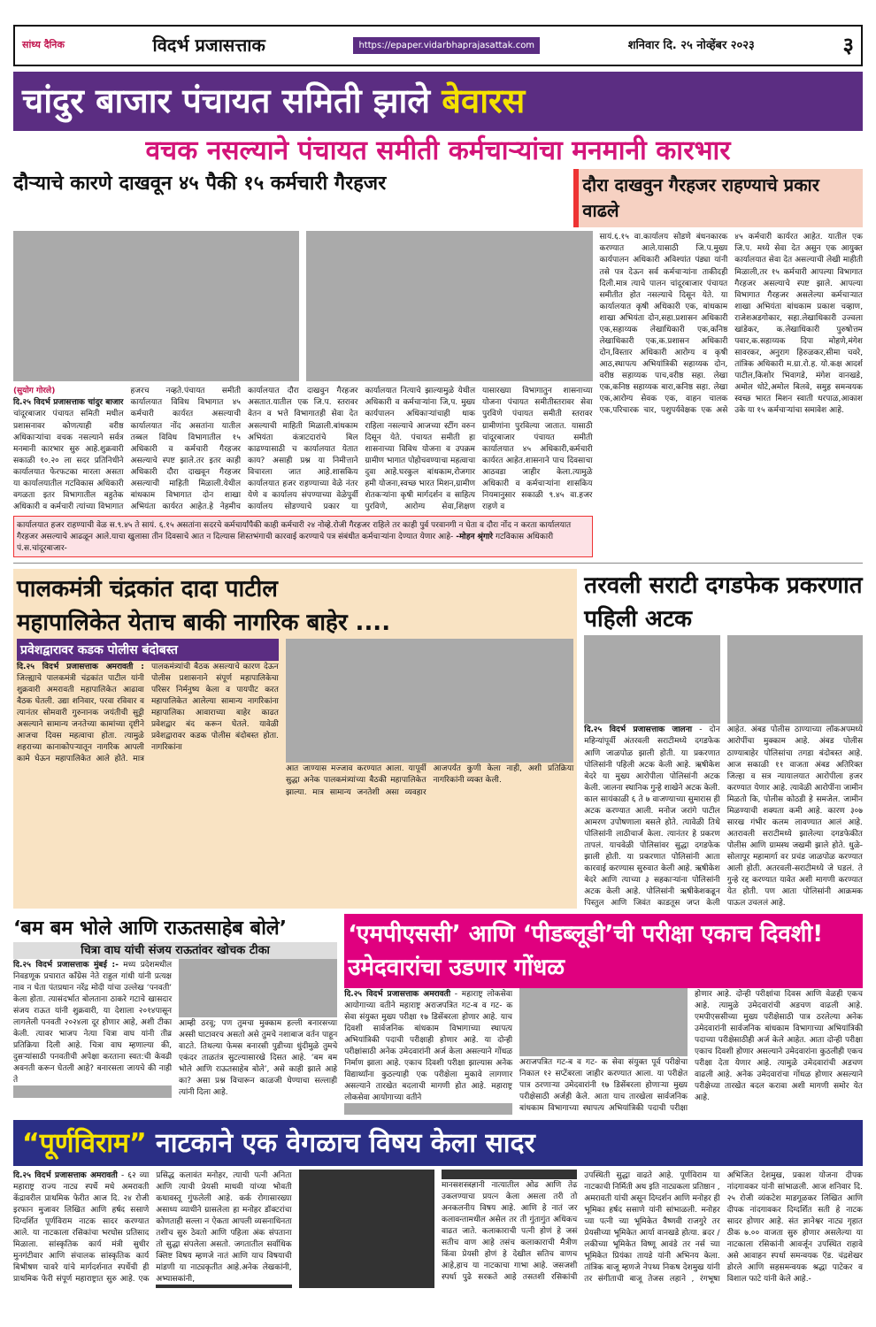सांध्य दैनिक विदर्भ प्रजासत्ताक https://epaper.vidarbhaprajasattak.com शनिवार दि. २५ नोव्हेंबर २०२३ ३
चांदुर बाजार पंचायत समिती झाले बेवारस
वचक नसल्याने पंचायत समीती कर्मचार्‍यांचा मनमानी कारभार
दौर्‍याचे कारणे दाखवून ४५ पैकी १५ कर्मचारी गैरहजर
दौरा दाखवुन गैरहजर राहण्याचे प्रकार वाढले
(सुयोग गोरले)
दि.२५ विदर्भ प्रजासत्ताक चांदुर बाजार चांदूरबाजार पंचायत समिती मधील प्रशासनावर कोणत्याही वरीष्ठ अधिकार्‍यांचा वचक नसल्याने सर्वत्र मनमानी कारभार सुरु आहे.शुक्रवारी सकाळी १०.२० ला सदर प्रतिनिधीने कार्यालयात फेरफटका मारला असता या कार्यालयातील गटविकास अधिकारी वगळता इतर विभागातील बहुतेक अधिकारी व कर्मचारी त्यांच्या विभागात हजरच नव्हते.पंचायत समीती कार्यालयात विविध विभागात ४५ कर्मचारी कार्यरत असल्याची कार्यालयात नोंद असतांना यातील तब्बल विविध विभागातील १५ अधिकारी व कर्मचारी गैरहजर असल्याचे स्पष्ट झाले.तर इतर काही अधिकारी दौरा दाखवून गैरहजर असल्याची माहिती मिळाली.येथील बांधकाम विभागात दोन शाखा अभियंता कार्यरत आहेत.हे नेहमीच कार्यालयात दौरा दाखवुन गैरहजर असतात.यातील एक जि.प. स्तरावर वेतन व भत्ते विभागातही सेवा देत असल्याची माहिती मिळाली.बांधकाम अभियंता कंत्राटदारांचे बिल काढण्यासाठी च कार्यालयात येतात काय? असाही प्रश्न या निमीत्ताने विचारला जात आहे.शासकिय कार्यालयात हजर राहण्याच्या वेळे नंतर येणे व कार्यालय संपण्याच्या वेळेपुर्वी कार्यालय सोडण्याचे प्रकार या कार्यालयात नित्याचे झाल्यामुळे येथील अधिकारी व कर्मचार्‍यांना जि,प. मुख्य कार्यपालन अधिकार्‍यांचाही धाक राहिला नसल्याचे आजच्या स्टींग वरुन दिसून येते. पंचायत समीती हा शासनाच्या विविध योजना व उपक्रम ग्रामीण भागात पोहोचवण्याचा महत्वाचा दुवा आहे.घरकुल बांधकाम,रोजगार हमी योजना,स्वच्छ भारत मिशन,ग्रामीण शेतकर्‍यांना कृषी मार्गदर्शन व साहित्य पुरविणे, आरोग्य सेवा,शिक्षण यासारख्या विभागातुन शासनाच्या योजना पंचायत समीतीस्तरावर सेवा पुरविणे पंचायत समीती स्तरावर ग्रामीणांना पुरविल्या जातात. यासाठी चांदूरबाजार पंचायत समीती कार्यालयात ४५ अधिकारी,कर्मचारी कार्यरत आहेत.शासनाने पाच दिवसाचा आठवडा जाहीर केला.त्यामुळे अधिकारी व कर्मचार्‍यांना शासकिय नियमानुसार सकाळी ९.४५ वा.हजर राहणे व
कार्यालयात हजर राहण्याची वेळ स.९.४५ ते सायं. ६.१५ असतांना सदरचे कर्मचार्यांपैकी काही कर्मचारी २४ नोव्हे.रोजी गैरहजर राहिले तर काही पुर्व परवानगी न घेता व दौरा नोंद न करता कार्यालयात गैरहजर असल्याचे आढळून आले.याचा खुलासा तीन दिवसाचे आत न दिल्यास शिस्तभंगाची कारवाई करण्याचे पत्र संबंधीत कर्मचार्‍यांना देण्यात येणार आहे- -मोहन श्रृंगारे गटविकास अधिकारी पं.स.चांदूरबाजार-
सायं.६.१५ वा.कार्यालय सोडणे बंधनकारक करण्यात आले.यासाठी जि.प.मुख्य कार्यपालन अधिकारी अविश्यांत पंड्या यांनी तसे पत्र देऊन सर्व कर्मचार्‍यांना ताकीदही दिली.मात्र त्याचे पालन चांदूरबाजार पंचायत समीतीत होत नसल्याचे दिसून येते. या कार्यालयात कृषी अधिकारी एक, बांधकाम शाखा अभियंता दोन,सहा.प्रशासन अधिकारी एक,सहाय्यक लेखाधिकारी एक,कनिष्ठ लेखाधिकारी एक,क.प्रशासन अधिकारी दोन,विस्तार अधिकारी आरोग्य व कृषी आठ,स्थापत्य अभियांत्रिकी सहाय्यक दोन, वरीष्ठ सहाय्यक पाच,वरीष्ठ सहा. लेखा एक,कनिष्ठ सहाय्यक बारा,कनिष्ठ सहा. लेखा एक,आरोग्य सेवक एक, वाहन चालक एक,परिचारक चार, पशुपर्यवेक्षक एक असे ४५ कर्मचारी कार्यरत आहेत. यातील एक जि.प. मध्ये सेवा देत असुन एक आयुक्त कार्यालयात सेवा देत असल्याची लेखी माहीती मिळाली,तर १५ कर्मचारी आपल्या विभागात गैरहजर असल्याचे स्पष्ट झाले. आपल्या विभागात गैरहजर असलेल्या कर्मचार्‍यात शाखा अभियंता बांधकाम प्रकाश चव्हाण, राजेशअडगोकार, सहा.लेखाधिकारी उज्वला खांडेकर, क.लेखाधिकारी पुरुषोत्तम पवार,क.सहाय्यक दिपा मोहणे,मंगेश सावरकर, अनुराग हिरुळकर,सीमा चवरे, तांत्रिक अधिकारी म.ग्रा.रो.ह. यो.कक्ष आदर्श पाटील,किशोर भिवागडे, मंगेश वानखडे, अमोल धोटे,अमोल बिलवे, समुह समन्वयक स्वच्छ भारत मिशन स्वाती धरपाळ,आकाश उके या १५ कर्मचार्‍यांचा समावेश आहे.
पालकमंत्री चंद्रकांत दादा पाटील
महापालिकेत येताच बाकी नागरिक बाहेर ....
प्रवेशद्वारावर कडक पोलीस बंदोबस्त
दि.२५ विदर्भ प्रजासत्ताक अमरावती : जिल्ह्याचे पालकमंत्री चंद्रकांत पाटील यांनी शुक्रवारी अमरावती महापालिकेत आढावा बैठक घेतली. उद्या शनिवार, परवा रविवार व त्यानंतर सोमवारी गुरुनानक जयंतीची सुट्टी असल्याने सामान्य जनतेच्या कामांच्या दृष्टीने आजचा दिवस महत्वाचा होता. त्यामुळे शहराच्या कानाकोपऱ्यातून नागरिक आपली कामे घेऊन महापालिकेत आले होते. मात्र पालकमंत्र्यांची बैठक असल्याचे कारण देऊन पोलीस प्रशासनाने संपूर्ण महापालिकेचा परिसर निर्मनुष्य केला व पायपीट करत महापालिकेत आलेल्या सामान्य नागरिकांना महापालिका आवाराच्या बाहेर काढत प्रवेशद्वार बंद करून घेतले. यावेळी प्रवेशद्वारावर कडक पोलीस बंदोबस्त होता. नागरिकांना
आत जाण्यास मज्जाव करण्यात आला. यापूर्वी सुद्धा अनेक पालकमंत्र्यांच्या बैठकी महापालिकेत झाल्या. मात्र सामान्य जनतेशी असा व्यवहार आजपर्यंत कुणी केला नाही, अशी प्रतिक्रिया नागरिकांनी व्यक्त केली.
तरवली सराटी दगडफेक प्रकरणात पहिली अटक
दि.२५ विदर्भ प्रजासत्ताक जालना - दोन महिन्यांपूर्वी अंतरवली सराटीमध्ये दगडफेक आणि जाळपोळ झाली होती. या प्रकरणात पोलिसांनी पहिली अटक केली आहे. ऋषीकेश बेदरे या मुख्य आरोपीला पोलिसांनी अटक केली. जालना स्थानिक गुन्हे शाखेने अटक केली. काल सायंकाळी ६ ते ७ वाजण्याच्या सुमारास ही अटक करण्यात आली. मनोज जरांगे पाटील आमरण उपोषणाला बसले होते. त्यावेळी तिथे पोलिसांनी लाठीचार्ज केला. त्यानंतर हे प्रकरण तापलं. याचवेळी पोलिसांवर सुद्धा दगडफेक झाली होती. या प्रकरणात पोलिसांनी आता कारवाई करण्यास सुरुवात केली आहे. ऋषीकेश बेदरे आणि त्याच्या ३ सहकाऱ्यांना पोलिसांनी अटक केली आहे. पोलिसांनी ऋषीकेशकडून पिस्तुल आणि जिवंत काडतूस जप्त केली आहेत. अंबड पोलीस ठाण्याच्या लॉकअपमध्ये आरोपींचा मुक्काम आहे. अंबड पोलीस ठाण्याबाहेर पोलिसांचा तगडा बंदोबस्त आहे. आज सकाळी ११ वाजता अंबड अतिरिक्त जिल्हा व सत्र न्यायालयात आरोपीला हजर करण्यात येणार आहे. त्यावेळी आरोपींना जामीन मिळतो कि, पोलीस कोठडी हे समजेल. जामीन मिळण्याची शक्यता कमी आहे. कारण ३०७ सारख गंभीर कलम लावण्यात आलं आहे. अतरावली सराटीमध्ये झालेल्या दगडफेकीत पोलीस आणि ग्रामस्थ जखमी झाले होते. धुळे-सोलापूर महामार्गा वर प्रचंड जाळपोळ करण्यात आली होती. अतरवली-सराटीमध्ये जे घडलं. ते गुन्हे रद्द करण्यात यावेत अशी मागणी करण्यात येत होती. पण आता पोलिसांनी आक्रमक पाऊल उचललं आहे.
‘बम बम भोले आणि राऊतसाहेब बोले’
चित्रा वाघ यांची संजय राऊतांवर खोचक टीका
दि.२५ विदर्भ प्रजासत्ताक मुंबई :- मध्य प्रदेशमधील निवडणूक प्रचारात काँग्रेस नेते राहुल गांधी यांनी प्रत्यक्ष नाव न घेता पंतप्रधान नरेंद्र मोदी यांचा उल्लेख ‘पनवती’ केला होता. त्यासंदर्भात बोलताना ठाकरे गटाचे खासदार संजय राऊत यांनी शुक्रवारी, या देशाला २०१४पासून लागलेली पनवती २०२४ला दूर होणार आहे, अशी टीका केली. त्यावर भाजप नेत्या चित्रा वाघ यांनी तीव्र प्रतिक्रिया दिली आहे. चित्रा वाघ म्हणाल्या की, दुसऱ्यांसाठी पनवतीची अपेक्षा करताना स्वत:ची केवढी अवनती करून घेतली आहे? बनारसला जायचे की नाही ते आम्ही ठरवू; पण तुमचा मुक्काम हल्ली बनारसच्या अस्सी घाटावरच असतो असे तुमचे नशाबाज वर्तन पाहून वाटते. तिथल्या फेमस बनारसी पुडीच्या धुंदीमुळे तुमचे एकंदर ताळतंत्र सुटल्यासारखे दिसत आहे. ‘बम बम भोले आणि राऊतसाहेब बोले’, असे काही झाले आहे का? असा प्रश्न विचारून काळजी घेण्याचा सल्लाही त्यांनी दिला आहे.
‘एमपीएससी’ आणि ‘पीडब्लूडी’ची परीक्षा एकाच दिवशी! उमेदवारांचा उडणार गोंधळ
दि.२५ विदर्भ प्रजासत्ताक अमरावती - महाराष्ट्र लोकसेवा आयोगाच्या वतीने महाराष्ट्र अराजपत्रित गट-ब व गट- क सेवा संयुक्त मुख्य परीक्षा १७ डिसेंबरला होणार आहे. याच दिवशी सार्वजनिक बांधकाम विभागाच्या स्थापत्य अभियांत्रिकी पदाची परीक्षाही होणार आहे. या दोन्ही परीक्षांसाठी अनेक उमेदवारांनी अर्ज केला असल्याने गोंधळ निर्माण झाला आहे. एकाच दिवशी परीक्षा झाल्यास अनेक विद्यार्थ्यांना कुठल्याही एक परीक्षेला मुकावे लागणार असल्याने तारखेत बदलाची मागणी होत आहे. महाराष्ट्र लोकसेवा आयोगाच्या वतीने अराजपत्रित गट-ब व गट- क सेवा संयुक्त पूर्व परीक्षेचा निकाल १२ सप्टेंबरला जाहीर करण्यात आला. या परीक्षेत पात्र ठरणाऱ्या उमेदवारांनी १७ डिसेंबरला होणाऱ्या मुख्य परीक्षेसाठी अर्जही केले. आता याच तारखेला सार्वजनिक बांधकाम विभागाच्या स्थापत्य अभियांत्रिकी पदाची परीक्षा होणार आहे. दोन्ही परीक्षांचा दिवस आणि वेळही एकच आहे. त्यामुळे उमेदवारांची अडचण वाढली आहे. एमपीएससीच्या मुख्य परीक्षेसाठी पात्र ठरलेल्या अनेक उमेदवारांनी सार्वजनिक बांधकाम विभागाच्या अभियांत्रिकी पदाच्या परीक्षेसाठीही अर्ज केले आहेत. आता दोन्ही परीक्षा एकाच दिवशी होणार असल्याने उमेदवारांना कुठलीही एकच परीक्षा देता येणार आहे. त्यामुळे उमेदवारांची अडचण वाढली आहे. अनेक उमेदवारांचा गोंधळ होणार असल्याने परीक्षेच्या तारखेत बदल करावा अशी मागणी समोर येत आहे.
“पूर्णविराम” नाटकाने एक वेगळाच विषय केला सादर
दि.२५ विदर्भ प्रजासत्ताक अमरावती - ६२ व्या महाराष्ट्र राज्य नाट्य स्पर्धे मधे अमरावती केंद्रावरील प्राथमिक फेरीत आज दि. २४ रोजी इरफान मुजावर लिखित आणि हर्षद ससाणे दिग्दर्शित पूर्णविराम नाटक सादर करण्यात आले. या नाटकाला रसिकांचा भरघोस प्रतिसाद मिळाला. सांस्कृतिक कार्य मंत्री सुधीर मुनगंटीवार आणि संचालक सांस्कृतिक कार्य बिभीषण चावरे यांचे मार्गदर्शनात स्पर्धेची ही प्राथमिक फेरी संपूर्ण महाराष्ट्रात सुरु आहे. एक प्रसिद्ध कलावंत मनोहर, त्याची पत्नी अनिता आणि त्याची प्रेयसी माधवी यांच्या भोवती कथावस्तू गुंफलेली आहे. कर्क रोगासारख्या असाध्य व्याधीने ग्रासलेला हा मनोहर डॉक्टरांचा कोणताही सल्ला न ऐकता आपली व्यसनाधिनता तशीच सुरु ठेवतो आणि पहिला अंक संपताना तो सुद्धा संपलेला असतो. जगतातील सर्वाधिक क्लिष्ट विषय म्हणजे नातं आणि याच विषयाची मांडणी या नाट्यकृतीत आहे.अनेक लेखकांनी, अभ्यासकांनी, मानसशस्त्रज्ञानी नात्यातील ओढ आणि तेढ उकलण्याचा प्रयत्न केला असला तरी तो अनकलनीय विषय आहे. आणि हे नातं जर कलावन्तामधील असेल तर ती गुंतागुंत अधिकच वाढत जाते. कलाकाराची पत्नी होणं हे जसं सतीच वाण आहे तसंच कलाकाराची मैत्रीण किंवा प्रेयसी होणं हे देखील सतिच वाणच आहे,हाच या नाटकाचा गाभा आहे. जसजशी स्पर्धा पुढे सरकते आहे तसतशी रसिकांची उपस्थिती सुद्धा वाढते आहे. पूर्णविराम या नाटकाची निर्मिती अथ इति नाट्यकला प्रतिष्ठान , अमरावती यांची असून दिग्दर्शन आणि मनोहर ही भूमिका हर्षद ससाणे यांनी सांभाळली. मनोहर च्या पत्नी च्या भूमिकेत वैष्णवी राजगुरे तर प्रेयसीच्या भूमिकेत आर्या वानखडे होत्या. ब्रदर / लकीच्या भूमिकेत विष्णू आवंडे तर नर्स च्या भूमिकेत प्रियंका तायडे यांनी अभिनय केला. तांत्रिक बाजू म्हणजे नेपथ्य निकष देशमुख यांनी तर संगीताची बाजू तेजस लहाने , रंगभूषा अभिजित देशमुख, प्रकाश योजना दीपक नांदगावकर यांनी सांभाळली. आज शनिवार दि. २५ रोजी व्यंकटेश माडगूळकर लिखित आणि दीपक नांदगावकर दिग्दर्शित सती हे नाटक सादर होणार आहे. संत ज्ञानेश्वर नाट्य गृहात ठीक ७.०० वाजता सुरु होणार असलेल्या या नाटकाला रसिकांनी आवर्जून उपस्थित राहावे असे आवाहन स्पर्धा समन्वयक ऍड. चंद्रशेखर डोरले आणि सहसमन्वयक श्रद्धा पाटेकर व विशाल फाटे यांनी केले आहे.-